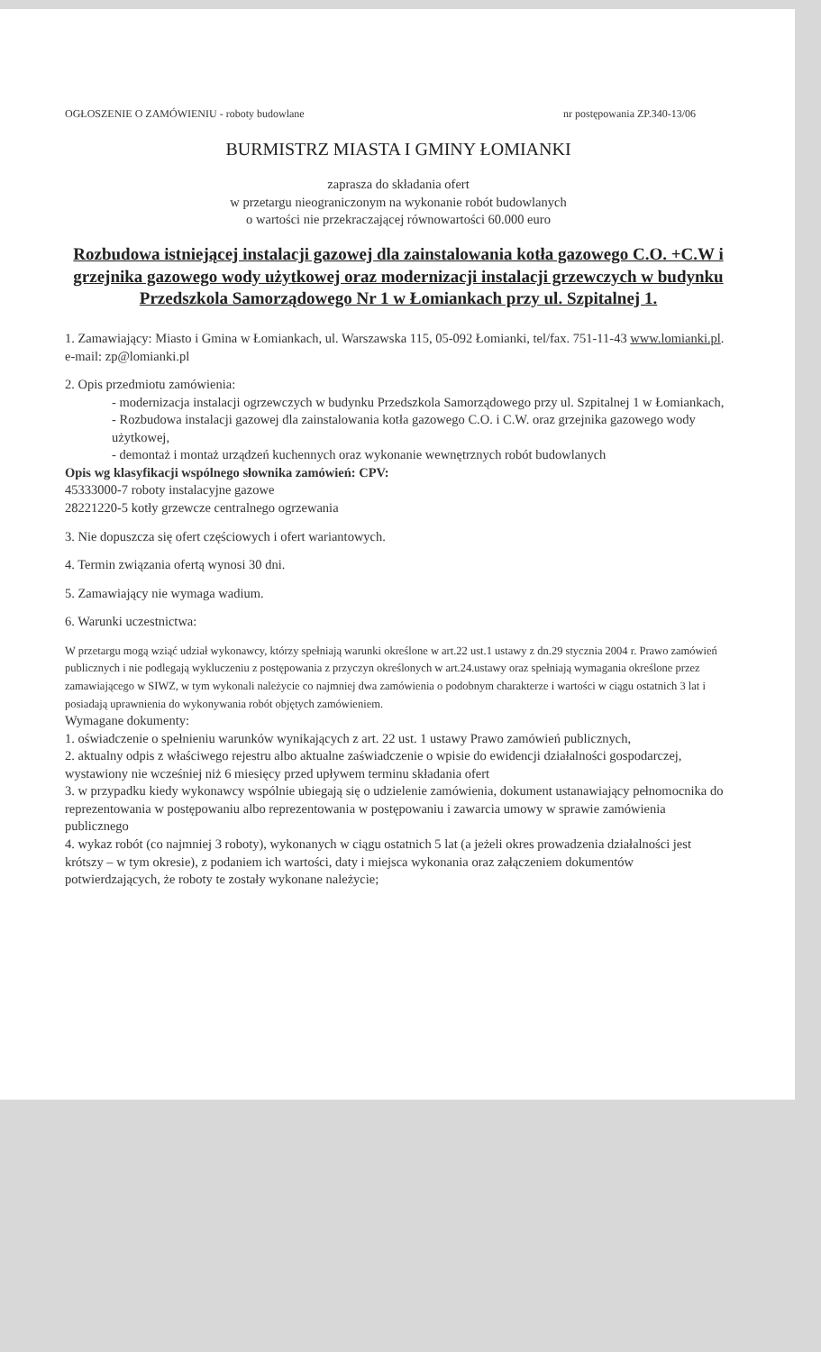OGŁOSZENIE O ZAMÓWIENIU - roboty budowlane nr postępowania ZP.340-13/06
BURMISTRZ MIASTA I GMINY ŁOMIANKI
zaprasza do składania ofert
w przetargu nieograniczonym na wykonanie robót budowlanych
o wartości nie przekraczającej równowartości 60.000 euro
Rozbudowa istniejącej instalacji gazowej dla zainstalowania kotła gazowego C.O. +C.W i grzejnika gazowego wody użytkowej oraz modernizacji instalacji grzewczych w budynku Przedszkola Samorządowego Nr 1 w Łomiankach przy ul. Szpitalnej 1.
1. Zamawiający: Miasto i Gmina w Łomiankach, ul. Warszawska 115, 05-092 Łomianki, tel/fax. 751-11-43 www.lomianki.pl. e-mail: zp@lomianki.pl
2. Opis przedmiotu zamówienia:
- modernizacja instalacji ogrzewczych w budynku Przedszkola Samorządowego przy ul. Szpitalnej 1 w Łomiankach,
- Rozbudowa instalacji gazowej dla zainstalowania kotła gazowego C.O. i C.W. oraz grzejnika gazowego wody użytkowej,
- demontaż i montaż urządzeń kuchennych oraz wykonanie wewnętrznych robót budowlanych
Opis wg klasyfikacji wspólnego słownika zamówień: CPV:
45333000-7 roboty instalacyjne gazowe
28221220-5 kotły grzewcze centralnego ogrzewania
3. Nie dopuszcza się ofert częściowych i ofert wariantowych.
4. Termin związania ofertą wynosi 30 dni.
5. Zamawiający nie wymaga wadium.
6. Warunki uczestnictwa:
W przetargu mogą wziąć udział wykonawcy, którzy spełniają warunki określone w art.22 ust.1 ustawy z dn.29 stycznia 2004 r. Prawo zamówień publicznych i nie podlegają wykluczeniu z postępowania z przyczyn określonych w art.24.ustawy oraz spełniają wymagania określone przez zamawiającego w SIWZ, w tym wykonali należycie co najmniej dwa zamówienia o podobnym charakterze i wartości w ciągu ostatnich 3 lat i posiadają uprawnienia do wykonywania robót objętych zamówieniem.
Wymagane dokumenty:
1. oświadczenie o spełnieniu warunków wynikających z art. 22 ust. 1 ustawy Prawo zamówień publicznych,
2. aktualny odpis z właściwego rejestru albo aktualne zaświadczenie o wpisie do ewidencji działalności gospodarczej, wystawiony nie wcześniej niż 6 miesięcy przed upływem terminu składania ofert
3. w przypadku kiedy wykonawcy wspólnie ubiegają się o udzielenie zamówienia, dokument ustanawiający pełnomocnika do reprezentowania w postępowaniu albo reprezentowania w postępowaniu i zawarcia umowy w sprawie zamówienia publicznego
4. wykaz robót (co najmniej 3 roboty), wykonanych w ciągu ostatnich 5 lat (a jeżeli okres prowadzenia działalności jest krótszy – w tym okresie), z podaniem ich wartości, daty i miejsca wykonania oraz załączeniem dokumentów potwierdzających, że roboty te zostały wykonane należycie;